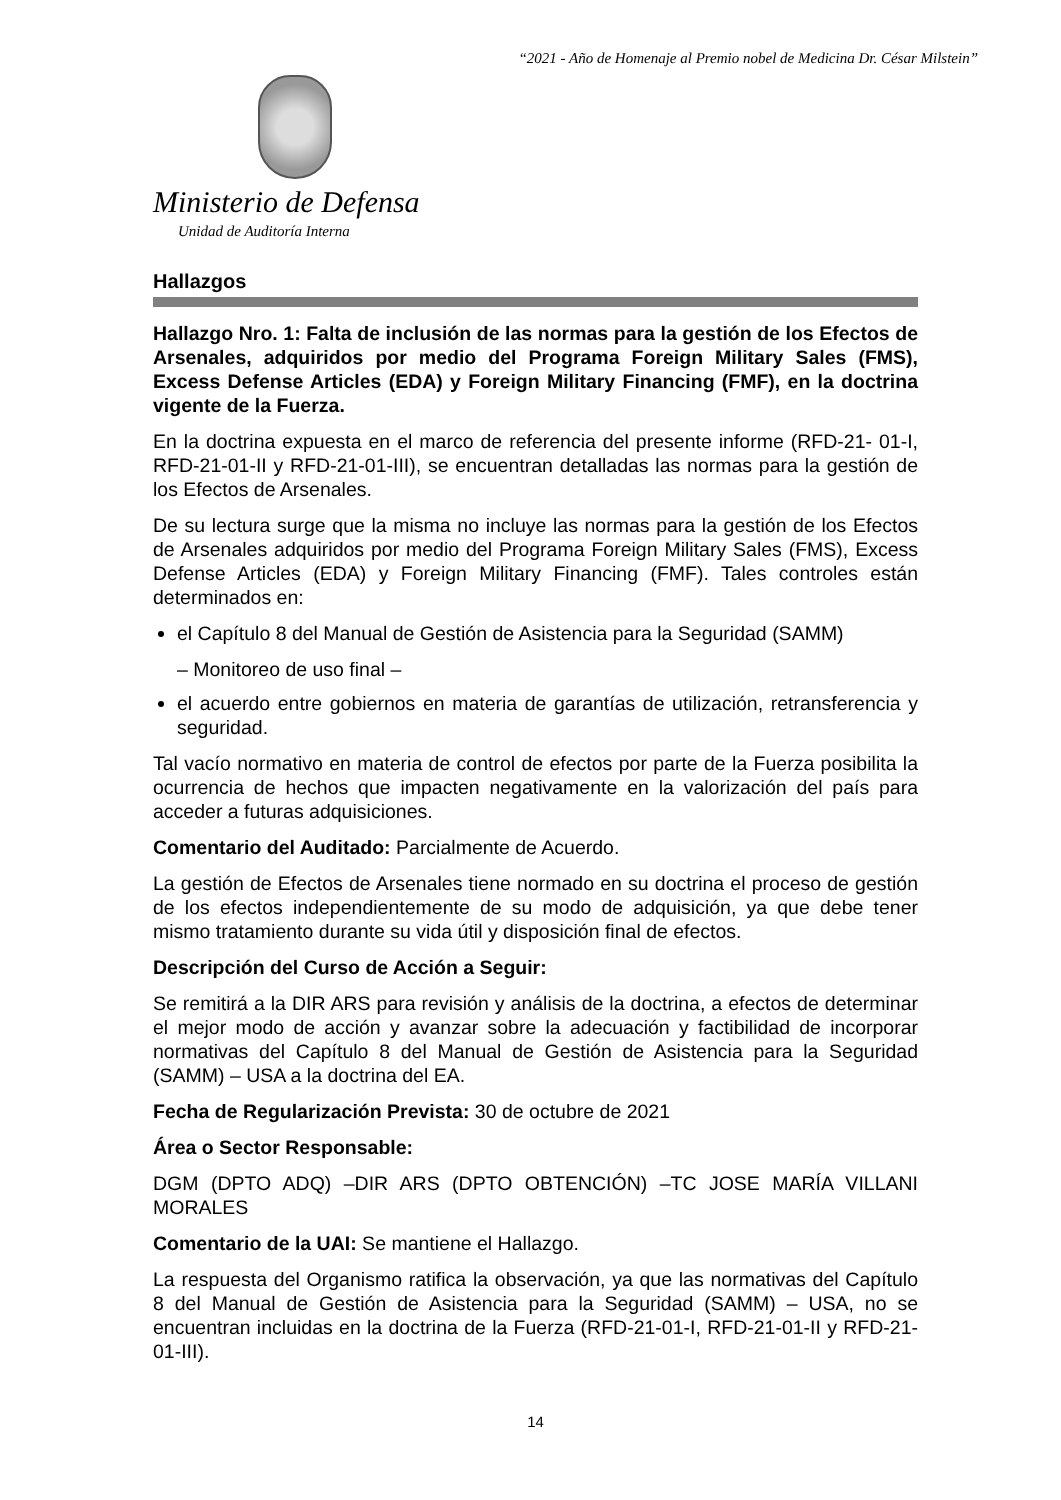“2021 - Año de Homenaje al Premio nobel de Medicina Dr. César Milstein”
Ministerio de Defensa
Unidad de Auditoría Interna
Hallazgos
Hallazgo Nro. 1: Falta de inclusión de las normas para la gestión de los Efectos de Arsenales, adquiridos por medio del Programa Foreign Military Sales (FMS), Excess Defense Articles (EDA) y Foreign Military Financing (FMF), en la doctrina vigente de la Fuerza.
En la doctrina expuesta en el marco de referencia del presente informe (RFD-21- 01-I, RFD-21-01-II y RFD-21-01-III), se encuentran detalladas las normas para la gestión de los Efectos de Arsenales.
De su lectura surge que la misma no incluye las normas para la gestión de los Efectos de Arsenales adquiridos por medio del Programa Foreign Military Sales (FMS), Excess Defense Articles (EDA) y Foreign Military Financing (FMF). Tales controles están determinados en:
el Capítulo 8 del Manual de Gestión de Asistencia para la Seguridad (SAMM)
– Monitoreo de uso final –
el acuerdo entre gobiernos en materia de garantías de utilización, retransferencia y seguridad.
Tal vacío normativo en materia de control de efectos por parte de la Fuerza posibilita la ocurrencia de hechos que impacten negativamente en la valorización del país para acceder a futuras adquisiciones.
Comentario del Auditado: Parcialmente de Acuerdo.
La gestión de Efectos de Arsenales tiene normado en su doctrina el proceso de gestión de los efectos independientemente de su modo de adquisición, ya que debe tener mismo tratamiento durante su vida útil y disposición final de efectos.
Descripción del Curso de Acción a Seguir:
Se remitirá a la DIR ARS para revisión y análisis de la doctrina, a efectos de determinar el mejor modo de acción y avanzar sobre la adecuación y factibilidad de incorporar normativas del Capítulo 8 del Manual de Gestión de Asistencia para la Seguridad (SAMM) – USA a la doctrina del EA.
Fecha de Regularización Prevista: 30 de octubre de 2021
Área o Sector Responsable:
DGM (DPTO ADQ) –DIR ARS (DPTO OBTENCIÓN) –TC JOSE MARÍA VILLANI MORALES
Comentario de la UAI: Se mantiene el Hallazgo.
La respuesta del Organismo ratifica la observación, ya que las normativas del Capítulo 8 del Manual de Gestión de Asistencia para la Seguridad (SAMM) – USA, no se encuentran incluidas en la doctrina de la Fuerza (RFD-21-01-I, RFD-21-01-II y RFD-21-01-III).
14